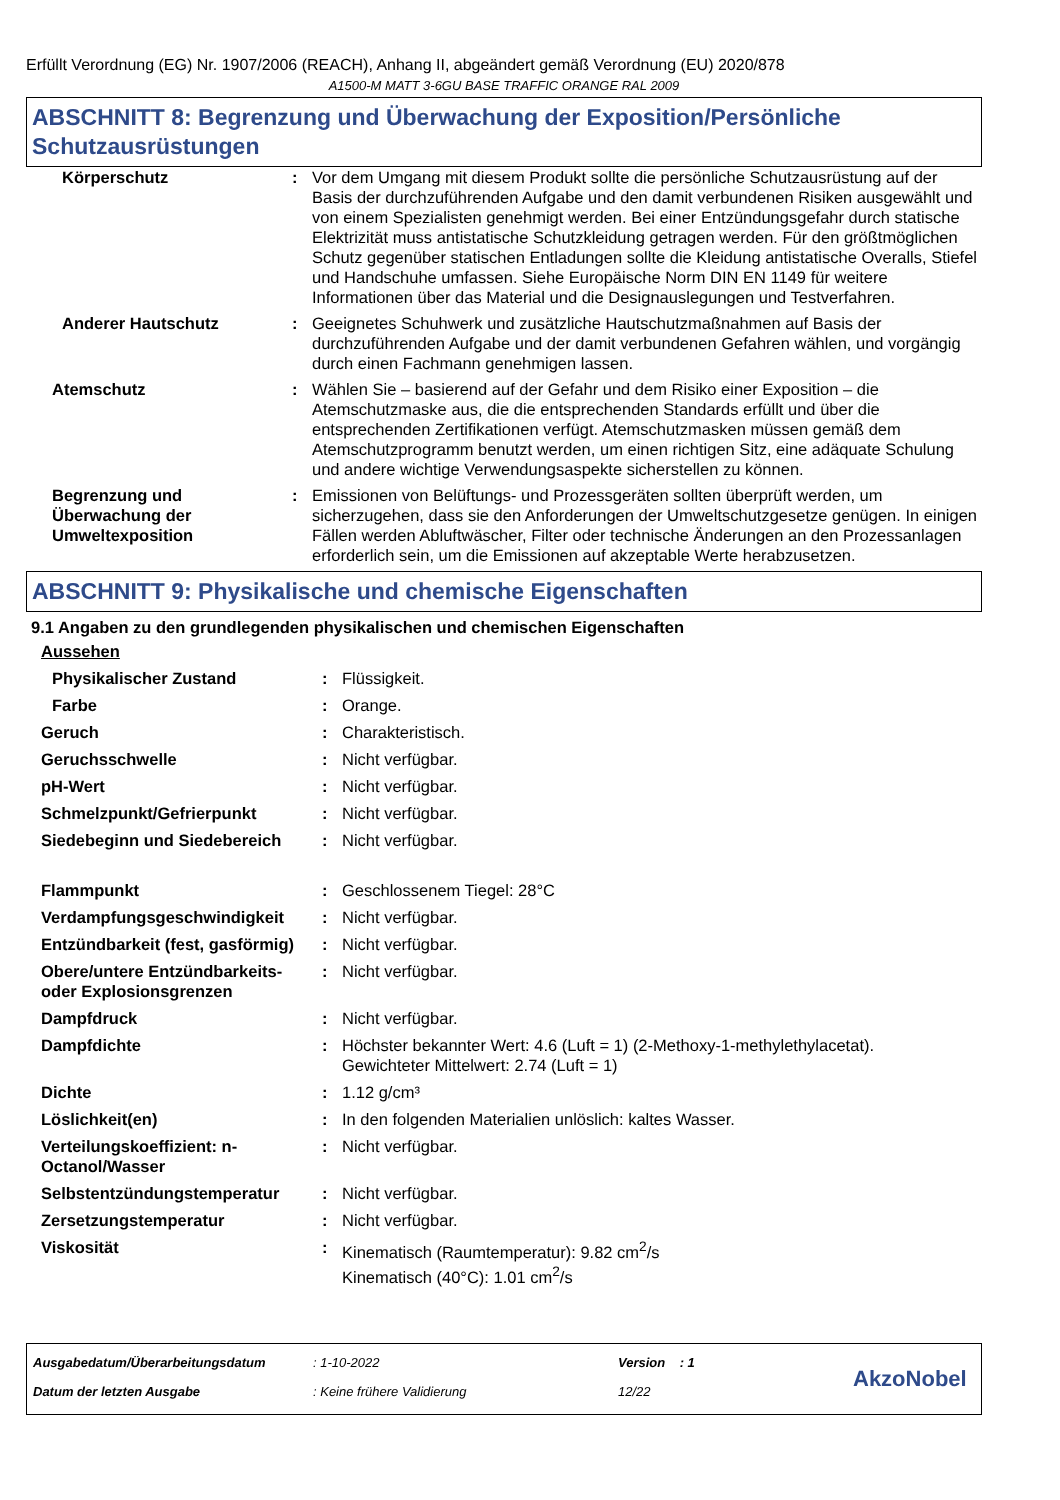Erfüllt Verordnung (EG) Nr. 1907/2006 (REACH), Anhang II, abgeändert gemäß Verordnung (EU) 2020/878
A1500-M MATT 3-6GU BASE TRAFFIC ORANGE RAL 2009
ABSCHNITT 8: Begrenzung und Überwachung der Exposition/Persönliche Schutzausrüstungen
| Körperschutz | : | Vor dem Umgang mit diesem Produkt sollte die persönliche Schutzausrüstung auf der Basis der durchzuführenden Aufgabe und den damit verbundenen Risiken ausgewählt und von einem Spezialisten genehmigt werden. Bei einer Entzündungsgefahr durch statische Elektrizität muss antistatische Schutzkleidung getragen werden. Für den größtmöglichen Schutz gegenüber statischen Entladungen sollte die Kleidung antistatische Overalls, Stiefel und Handschuhe umfassen. Siehe Europäische Norm DIN EN 1149 für weitere Informationen über das Material und die Designauslegungen und Testverfahren. |
| Anderer Hautschutz | : | Geeignetes Schuhwerk und zusätzliche Hautschutzmaßnahmen auf Basis der durchzuführenden Aufgabe und der damit verbundenen Gefahren wählen, und vorgängig durch einen Fachmann genehmigen lassen. |
| Atemschutz | : | Wählen Sie – basierend auf der Gefahr und dem Risiko einer Exposition – die Atemschutzmaske aus, die die entsprechenden Standards erfüllt und über die entsprechenden Zertifikationen verfügt. Atemschutzmasken müssen gemäß dem Atemschutzprogramm benutzt werden, um einen richtigen Sitz, eine adäquate Schulung und andere wichtige Verwendungsaspekte sicherstellen zu können. |
| Begrenzung und Überwachung der Umweltexposition | : | Emissionen von Belüftungs- und Prozessgeräten sollten überprüft werden, um sicherzugehen, dass sie den Anforderungen der Umweltschutzgesetze genügen. In einigen Fällen werden Abluftwäscher, Filter oder technische Änderungen an den Prozessanlagen erforderlich sein, um die Emissionen auf akzeptable Werte herabzusetzen. |
ABSCHNITT 9: Physikalische und chemische Eigenschaften
9.1 Angaben zu den grundlegenden physikalischen und chemischen Eigenschaften
| Aussehen | | |
| Physikalischer Zustand | : | Flüssigkeit. |
| Farbe | : | Orange. |
| Geruch | : | Charakteristisch. |
| Geruchsschwelle | : | Nicht verfügbar. |
| pH-Wert | : | Nicht verfügbar. |
| Schmelzpunkt/Gefrierpunkt | : | Nicht verfügbar. |
| Siedebeginn und Siedebereich | : | Nicht verfügbar. |
| Flammpunkt | : | Geschlossenem Tiegel: 28°C |
| Verdampfungsgeschwindigkeit | : | Nicht verfügbar. |
| Entzündbarkeit (fest, gasförmig) | : | Nicht verfügbar. |
| Obere/untere Entzündbarkeits- oder Explosionsgrenzen | : | Nicht verfügbar. |
| Dampfdruck | : | Nicht verfügbar. |
| Dampfdichte | : | Höchster bekannter Wert: 4.6 (Luft = 1) (2-Methoxy-1-methylethylacetat). Gewichteter Mittelwert: 2.74 (Luft = 1) |
| Dichte | : | 1.12 g/cm³ |
| Löslichkeit(en) | : | In den folgenden Materialien unlöslich: kaltes Wasser. |
| Verteilungskoeffizient: n-Octanol/Wasser | : | Nicht verfügbar. |
| Selbstentzündungstemperatur | : | Nicht verfügbar. |
| Zersetzungstemperatur | : | Nicht verfügbar. |
| Viskosität | : | Kinematisch (Raumtemperatur): 9.82 cm<sup>2</sup>/s Kinematisch (40°C): 1.01 cm<sup>2</sup>/s |
| Ausgabedatum/Überarbeitungsdatum | : 1-10-2022 | Version : 1 |
| Datum der letzten Ausgabe | : Keine frühere Validierung | 12/22 |
AkzoNobel